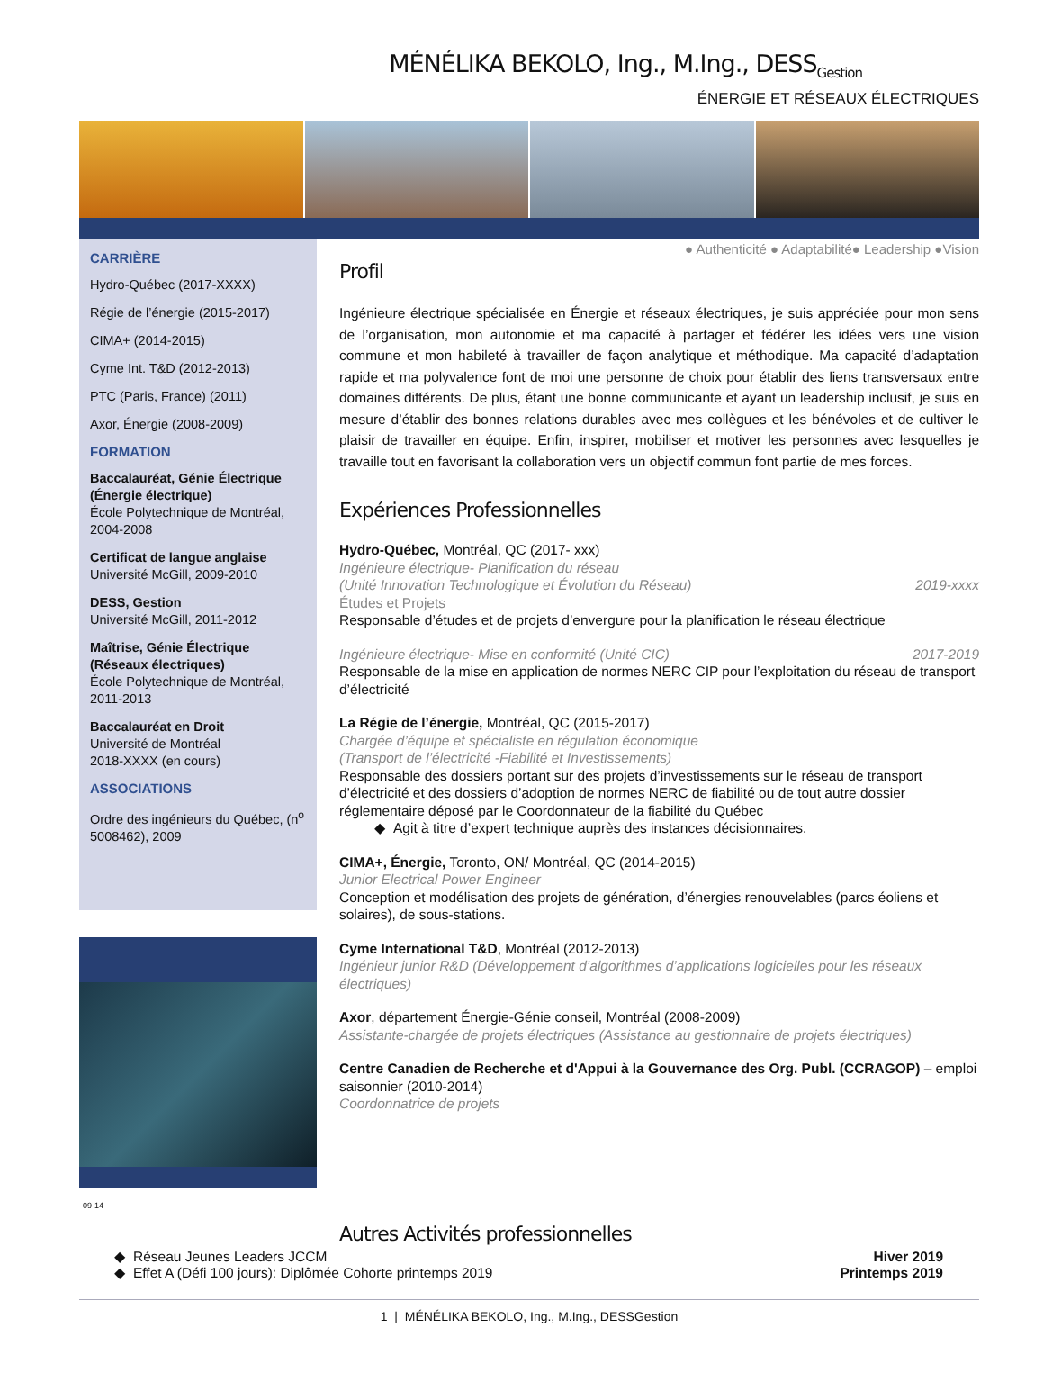MÉNÉLIKA BEKOLO, Ing., M.Ing., DESS<sub>Gestion</sub>
ÉNERGIE ET RÉSEAUX ÉLECTRIQUES
CARRIÈRE
Hydro-Québec (2017-XXXX)
Régie de l’énergie (2015-2017)
CIMA+ (2014-2015)
Cyme Int. T&D (2012-2013)
PTC (Paris, France) (2011)
Axor, Énergie (2008-2009)
FORMATION
Baccalauréat, Génie Électrique (Énergie électrique)
École Polytechnique de Montréal, 2004-2008
Certificat de langue anglaise
Université McGill, 2009-2010
DESS, Gestion
Université McGill, 2011-2012
Maîtrise, Génie Électrique (Réseaux électriques)
École Polytechnique de Montréal, 2011-2013
Baccalauréat en Droit
Université de Montréal
2018-XXXX (en cours)
ASSOCIATIONS
Ordre des ingénieurs du Québec, (n<sup>o</sup> 5008462), 2009
09-14
● Authenticité ● Adaptabilité● Leadership ●Vision
Profil
Ingénieure électrique spécialisée en Énergie et réseaux électriques, je suis appréciée pour mon sens de l’organisation, mon autonomie et ma capacité à partager et fédérer les idées vers une vision commune et mon habileté à travailler de façon analytique et méthodique. Ma capacité d’adaptation rapide et ma polyvalence font de moi une personne de choix pour établir des liens transversaux entre domaines différents. De plus, étant une bonne communicante et ayant un leadership inclusif, je suis en mesure d’établir des bonnes relations durables avec mes collègues et les bénévoles et de cultiver le plaisir de travailler en équipe. Enfin, inspirer, mobiliser et motiver les personnes avec lesquelles je travaille tout en favorisant la collaboration vers un objectif commun font partie de mes forces.
Expériences Professionnelles
Hydro-Québec, Montréal, QC (2017- xxx)
Ingénieure électrique- Planification du réseau
(Unité Innovation Technologique et Évolution du Réseau) 2019-xxxx
Études et Projets
Responsable d’études et de projets d’envergure pour la planification le réseau électrique
Ingénieure électrique- Mise en conformité (Unité CIC) 2017-2019
Responsable de la mise en application de normes NERC CIP pour l’exploitation du réseau de transport d’électricité
La Régie de l’énergie, Montréal, QC (2015-2017)
Chargée d’équipe et spécialiste en régulation économique
(Transport de l’électricité -Fiabilité et Investissements)
Responsable des dossiers portant sur des projets d’investissements sur le réseau de transport d’électricité et des dossiers d’adoption de normes NERC de fiabilité ou de tout autre dossier réglementaire déposé par le Coordonnateur de la fiabilité du Québec
Agit à titre d’expert technique auprès des instances décisionnaires.
CIMA+, Énergie, Toronto, ON/ Montréal, QC (2014-2015)
Junior Electrical Power Engineer
Conception et modélisation des projets de génération, d’énergies renouvelables (parcs éoliens et solaires), de sous-stations.
Cyme International T&D, Montréal (2012-2013)
Ingénieur junior R&D (Développement d’algorithmes d’applications logicielles pour les réseaux électriques)
Axor, département Énergie-Génie conseil, Montréal (2008-2009)
Assistante-chargée de projets électriques (Assistance au gestionnaire de projets électriques)
Centre Canadien de Recherche et d'Appui à la Gouvernance des Org. Publ. (CCRAGOP) – emploi saisonnier (2010-2014)
Coordonnatrice de projets
Autres Activités professionnelles
Réseau Jeunes Leaders JCCM Hiver 2019
Effet A (Défi 100 jours): Diplômée Cohorte printemps 2019 Printemps 2019
1 | MÉNÉLIKA BEKOLO, Ing., M.Ing., DESSGestion